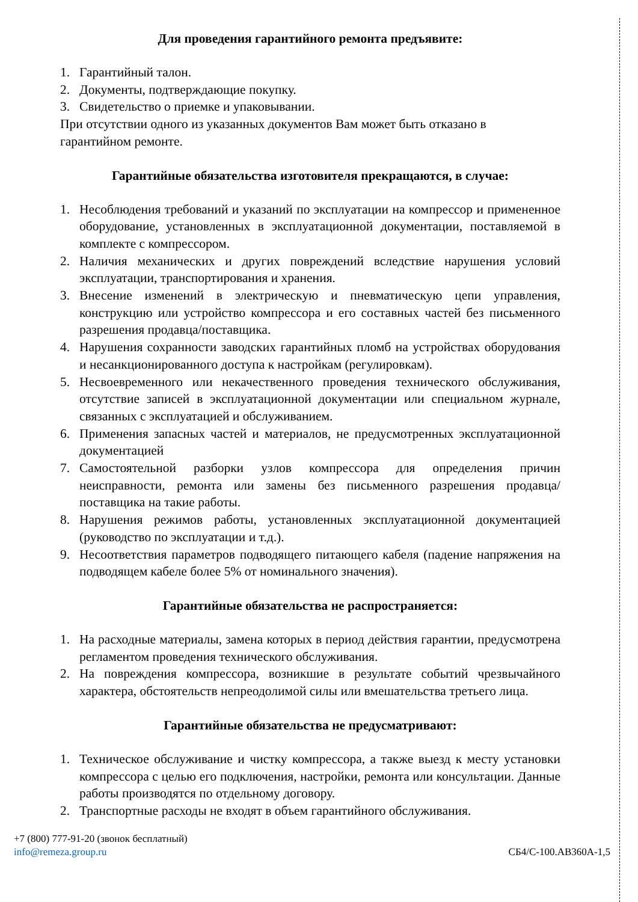Для проведения гарантийного ремонта предъявите:
1. Гарантийный талон.
2. Документы, подтверждающие покупку.
3. Свидетельство о приемке и упаковывании.
При отсутствии одного из указанных документов Вам может быть отказано в гарантийном ремонте.
Гарантийные обязательства изготовителя прекращаются, в случае:
1. Несоблюдения требований и указаний по эксплуатации на компрессор и примененное оборудование, установленных в эксплуатационной документации, поставляемой в комплекте с компрессором.
2. Наличия механических и других повреждений вследствие нарушения условий эксплуатации, транспортирования и хранения.
3. Внесение изменений в электрическую и пневматическую цепи управления, конструкцию или устройство компрессора и его составных частей без письменного разрешения продавца/поставщика.
4. Нарушения сохранности заводских гарантийных пломб на устройствах оборудования и несанкционированного доступа к настройкам (регулировкам).
5. Несвоевременного или некачественного проведения технического обслуживания, отсутствие записей в эксплуатационной документации или специальном журнале, связанных с эксплуатацией и обслуживанием.
6. Применения запасных частей и материалов, не предусмотренных эксплуатационной документацией
7. Самостоятельной разборки узлов компрессора для определения причин неисправности, ремонта или замены без письменного разрешения продавца/поставщика на такие работы.
8. Нарушения режимов работы, установленных эксплуатационной документацией (руководство по эксплуатации и т.д.).
9. Несоответствия параметров подводящего питающего кабеля (падение напряжения на подводящем кабеле более 5% от номинального значения).
Гарантийные обязательства не распространяется:
1. На расходные материалы, замена которых в период действия гарантии, предусмотрена регламентом проведения технического обслуживания.
2. На повреждения компрессора, возникшие в результате событий чрезвычайного характера, обстоятельств непреодолимой силы или вмешательства третьего лица.
Гарантийные обязательства не предусматривают:
1. Техническое обслуживание и чистку компрессора, а также выезд к месту установки компрессора с целью его подключения, настройки, ремонта или консультации. Данные работы производятся по отдельному договору.
2. Транспортные расходы не входят в объем гарантийного обслуживания.
+7 (800) 777-91-20 (звонок бесплатный)
info@remeza.group.ru СБ4/С-100.АВ360А-1,5